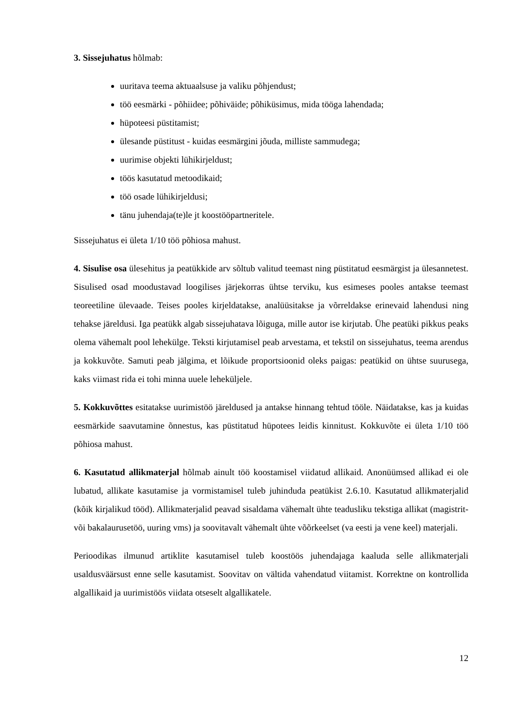3. Sissejuhatus hõlmab:
uuritava teema aktuaalsuse ja valiku põhjendust;
töö eesmärki - põhiidee; põhiväide; põhiküsimus, mida tööga lahendada;
hüpoteesi püstitamist;
ülesande püstitust - kuidas eesmärgini jõuda, milliste sammudega;
uurimise objekti lühikirjeldust;
töös kasutatud metoodikaid;
töö osade lühikirjeldusi;
tänu juhendaja(te)le jt koostööpartneritele.
Sissejuhatus ei ületa 1/10 töö põhiosa mahust.
4. Sisulise osa ülesehitus ja peatükkide arv sõltub valitud teemast ning püstitatud eesmärgist ja ülesannetest. Sisulised osad moodustavad loogilises järjekorras ühtse terviku, kus esimeses pooles antakse teemast teoreetiline ülevaade. Teises pooles kirjeldatakse, analüüsitakse ja võrreldakse erinevaid lahendusi ning tehakse järeldusi. Iga peatükk algab sissejuhatava lõiguga, mille autor ise kirjutab. Ühe peatüki pikkus peaks olema vähemalt pool lehekülge. Teksti kirjutamisel peab arvestama, et tekstil on sissejuhatus, teema arendus ja kokkuvõte. Samuti peab jälgima, et lõikude proportsioonid oleks paigas: peatükid on ühtse suurusega, kaks viimast rida ei tohi minna uuele leheküljele.
5. Kokkuvõttes esitatakse uurimistöö järeldused ja antakse hinnang tehtud tööle. Näidatakse, kas ja kuidas eesmärkide saavutamine õnnestus, kas püstitatud hüpotees leidis kinnitust. Kokkuvõte ei ületa 1/10 töö põhiosa mahust.
6. Kasutatud allikmaterjal hõlmab ainult töö koostamisel viidatud allikaid. Anonüümsed allikad ei ole lubatud, allikate kasutamise ja vormistamisel tuleb juhinduda peatükist 2.6.10. Kasutatud allikmaterjalid (kõik kirjalikud tööd). Allikmaterjalid peavad sisaldama vähemalt ühte teadusliku tekstiga allikat (magistrit- või bakalaurusetöö, uuring vms) ja soovitavalt vähemalt ühte võõrkeelset (va eesti ja vene keel) materjali.
Perioodikas ilmunud artiklite kasutamisel tuleb koostöös juhendajaga kaaluda selle allikmaterjali usaldusväärsust enne selle kasutamist. Soovitav on vältida vahendatud viitamist. Korrektne on kontrollida algallikaid ja uurimistöös viidata otseselt algallikatele.
12